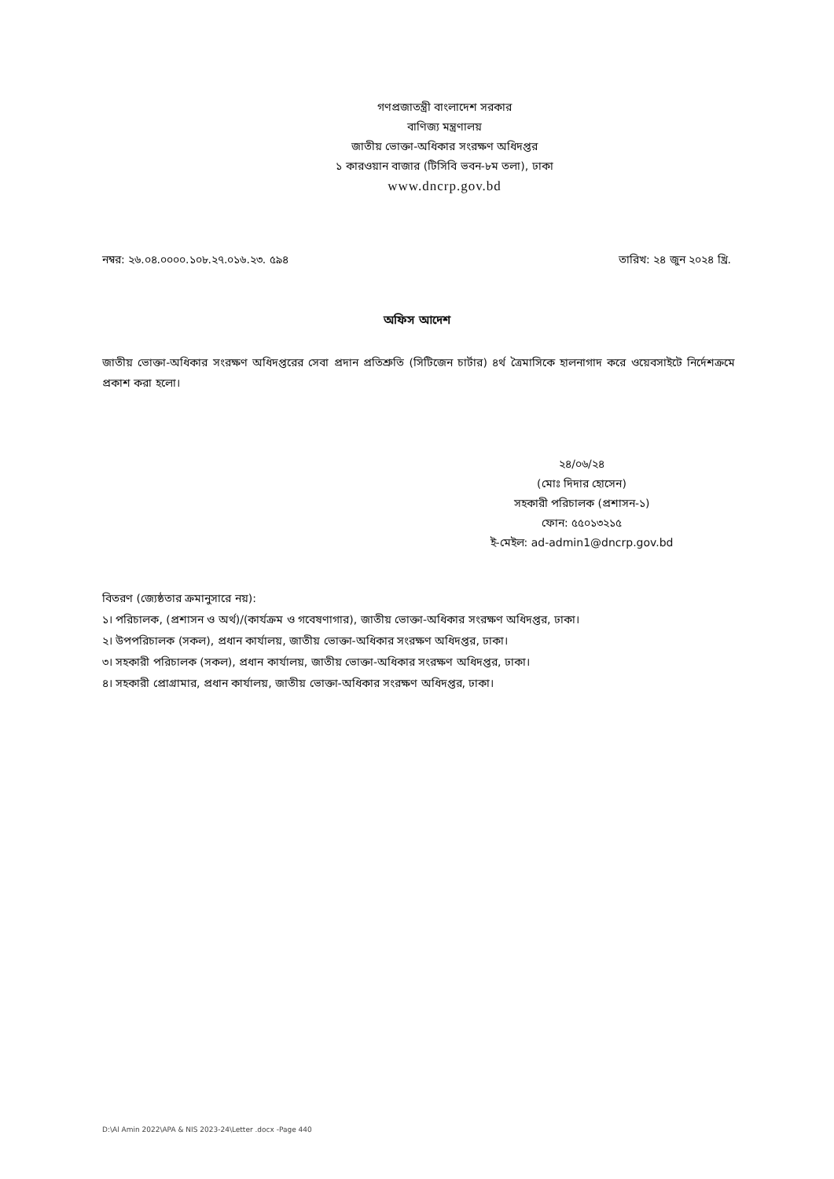গণপ্রজাতন্ত্রী বাংলাদেশ সরকার
বাণিজ্য মন্ত্রণালয়
জাতীয় ভোক্তা-অধিকার সংরক্ষণ অধিদপ্তর
১ কারওয়ান বাজার (টিসিবি ভবন-৮ম তলা), ঢাকা
www.dncrp.gov.bd
নম্বর: ২৬.০৪.০০০০.১০৮.২৭.০১৬.২৩. ৫৯৪ তারিখ: ২৪ জুন ২০২৪ খ্রি.
অফিস আদেশ
জাতীয় ভোক্তা-অধিকার সংরক্ষণ অধিদপ্তরের সেবা প্রদান প্রতিশ্রুতি (সিটিজেন চার্টার) ৪র্থ ত্রৈমাসিকে হালনাগাদ করে ওয়েবসাইটে নির্দেশক্রমে প্রকাশ করা হলো।
২৪/০৬/২৪
(মোঃ দিদার হোসেন)
সহকারী পরিচালক (প্রশাসন-১)
ফোন: ৫৫০১৩২১৫
ই-মেইল: ad-admin1@dncrp.gov.bd
বিতরণ (জ্যেষ্ঠতার ক্রমানুসারে নয়):
১। পরিচালক, (প্রশাসন ও অর্থ)/(কার্যক্রম ও গবেষণাগার), জাতীয় ভোক্তা-অধিকার সংরক্ষণ অধিদপ্তর, ঢাকা।
২। উপপরিচালক (সকল), প্রধান কার্যালয়, জাতীয় ভোক্তা-অধিকার সংরক্ষণ অধিদপ্তর, ঢাকা।
৩। সহকারী পরিচালক (সকল), প্রধান কার্যালয়, জাতীয় ভোক্তা-অধিকার সংরক্ষণ অধিদপ্তর, ঢাকা।
৪। সহকারী প্রোগ্রামার, প্রধান কার্যালয়, জাতীয় ভোক্তা-অধিকার সংরক্ষণ অধিদপ্তর, ঢাকা।
D:\Al Amin 2022\APA & NIS 2023-24\Letter .docx -Page 440